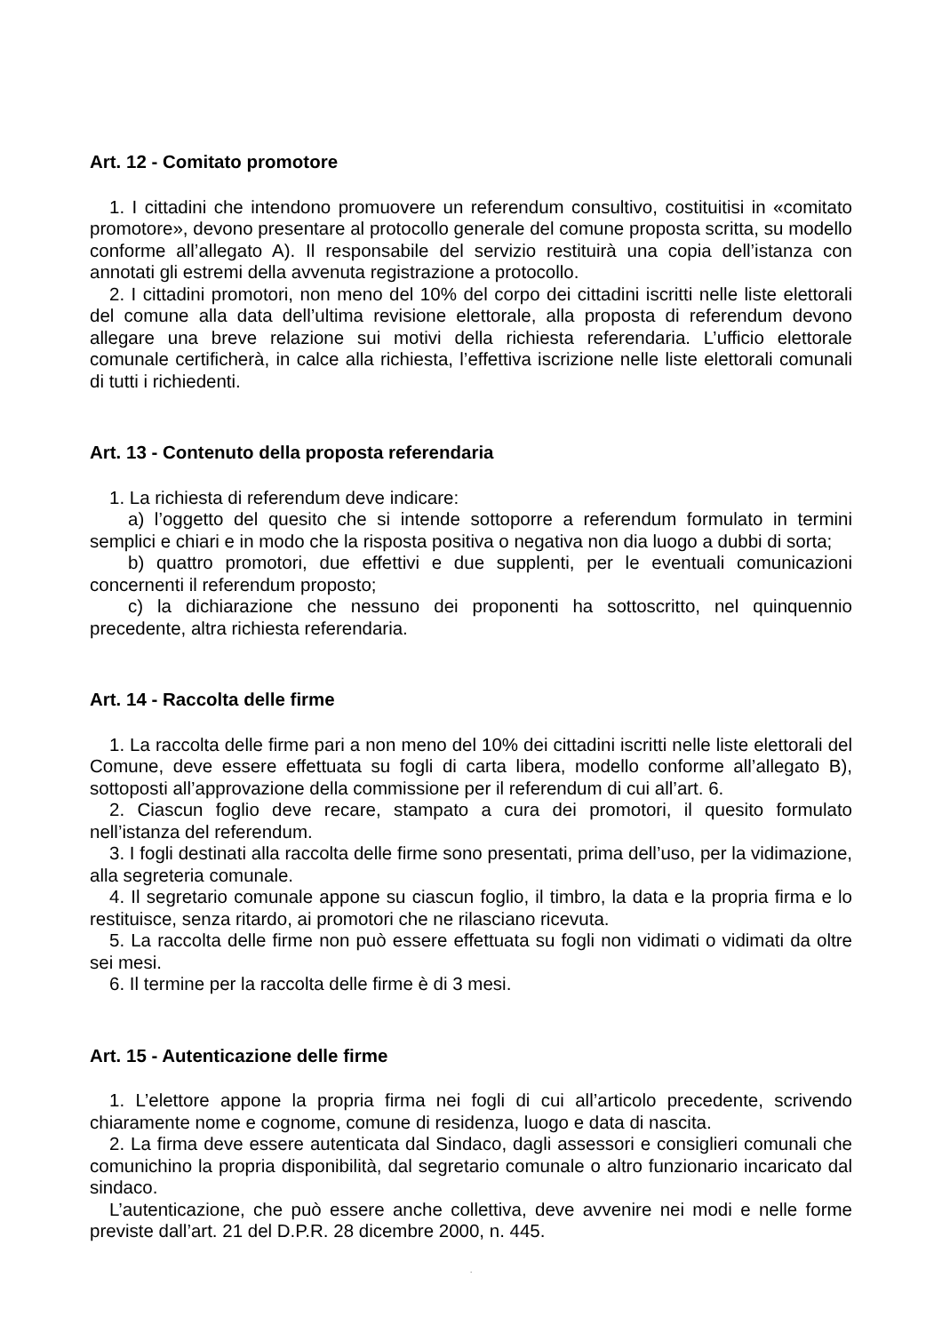Art. 12 - Comitato promotore
1. I cittadini che intendono promuovere un referendum consultivo, costituitisi in «comitato promotore», devono presentare al protocollo generale del comune proposta scritta, su modello conforme all’allegato A). Il responsabile del servizio restituirà una copia dell’istanza con annotati gli estremi della avvenuta registrazione a protocollo.
2. I cittadini promotori, non meno del 10% del corpo dei cittadini iscritti nelle liste elettorali del comune alla data dell’ultima revisione elettorale, alla proposta di referendum devono allegare una breve relazione sui motivi della richiesta referendaria. L’ufficio elettorale comunale certificherà, in calce alla richiesta, l’effettiva iscrizione nelle liste elettorali comunali di tutti i richiedenti.
Art. 13 - Contenuto della proposta referendaria
1. La richiesta di referendum deve indicare:
a) l’oggetto del quesito che si intende sottoporre a referendum formulato in termini semplici e chiari e in modo che la risposta positiva o negativa non dia luogo a dubbi di sorta;
b) quattro promotori, due effettivi e due supplenti, per le eventuali comunicazioni concernenti il referendum proposto;
c) la dichiarazione che nessuno dei proponenti ha sottoscritto, nel quinquennio precedente, altra richiesta referendaria.
Art. 14 - Raccolta delle firme
1. La raccolta delle firme pari a non meno del 10% dei cittadini iscritti nelle liste elettorali del Comune, deve essere effettuata su fogli di carta libera, modello conforme all’allegato B), sottoposti all’approvazione della commissione per il referendum di cui all’art. 6.
2. Ciascun foglio deve recare, stampato a cura dei promotori, il quesito formulato nell’istanza del referendum.
3. I fogli destinati alla raccolta delle firme sono presentati, prima dell’uso, per la vidimazione, alla segreteria comunale.
4. Il segretario comunale appone su ciascun foglio, il timbro, la data e la propria firma e lo restituisce, senza ritardo, ai promotori che ne rilasciano ricevuta.
5. La raccolta delle firme non può essere effettuata su fogli non vidimati o vidimati da oltre sei mesi.
6. Il termine per la raccolta delle firme è di 3 mesi.
Art. 15 - Autenticazione delle firme
1. L’elettore appone la propria firma nei fogli di cui all’articolo precedente, scrivendo chiaramente nome e cognome, comune di residenza, luogo e data di nascita.
2. La firma deve essere autenticata dal Sindaco, dagli assessori e consiglieri comunali che comunichino la propria disponibilità, dal segretario comunale o altro funzionario incaricato dal sindaco.
L’autenticazione, che può essere anche collettiva, deve avvenire nei modi e nelle forme previste dall’art. 21 del D.P.R. 28 dicembre 2000, n. 445.
.